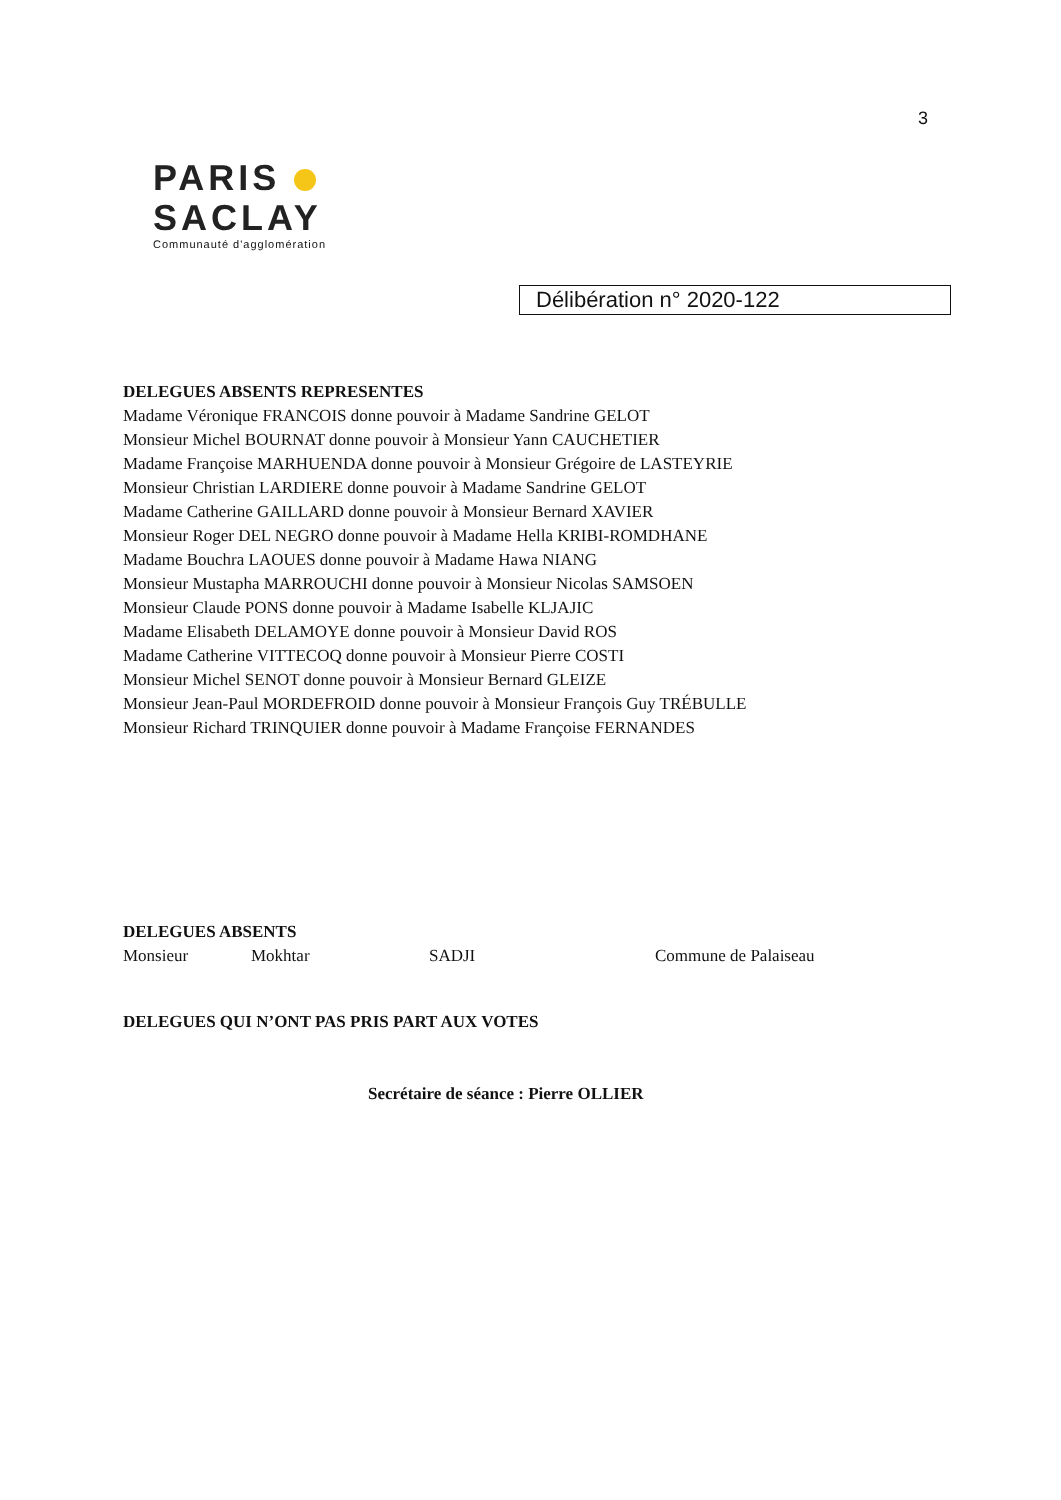3
PARIS
SACLAY
Communauté d'agglomération
Délibération n° 2020-122
DELEGUES ABSENTS REPRESENTES
Madame Véronique FRANCOIS donne pouvoir à Madame Sandrine GELOT
Monsieur Michel BOURNAT donne pouvoir à Monsieur Yann CAUCHETIER
Madame Françoise MARHUENDA donne pouvoir à Monsieur Grégoire de LASTEYRIE
Monsieur Christian LARDIERE donne pouvoir à Madame Sandrine GELOT
Madame Catherine GAILLARD donne pouvoir à Monsieur Bernard XAVIER
Monsieur Roger DEL NEGRO donne pouvoir à Madame Hella KRIBI-ROMDHANE
Madame Bouchra LAOUES donne pouvoir à Madame Hawa NIANG
Monsieur Mustapha MARROUCHI donne pouvoir à Monsieur Nicolas SAMSOEN
Monsieur Claude PONS donne pouvoir à Madame Isabelle KLJAJIC
Madame Elisabeth DELAMOYE donne pouvoir à Monsieur David ROS
Madame Catherine VITTECOQ donne pouvoir à Monsieur Pierre COSTI
Monsieur Michel SENOT donne pouvoir à Monsieur Bernard GLEIZE
Monsieur Jean-Paul MORDEFROID donne pouvoir à Monsieur François Guy TRÉBULLE
Monsieur Richard TRINQUIER donne pouvoir à Madame Françoise FERNANDES
DELEGUES ABSENTS
Monsieur Mokhtar SADJI Commune de Palaiseau
DELEGUES QUI N’ONT PAS PRIS PART AUX VOTES
Secrétaire de séance : Pierre OLLIER